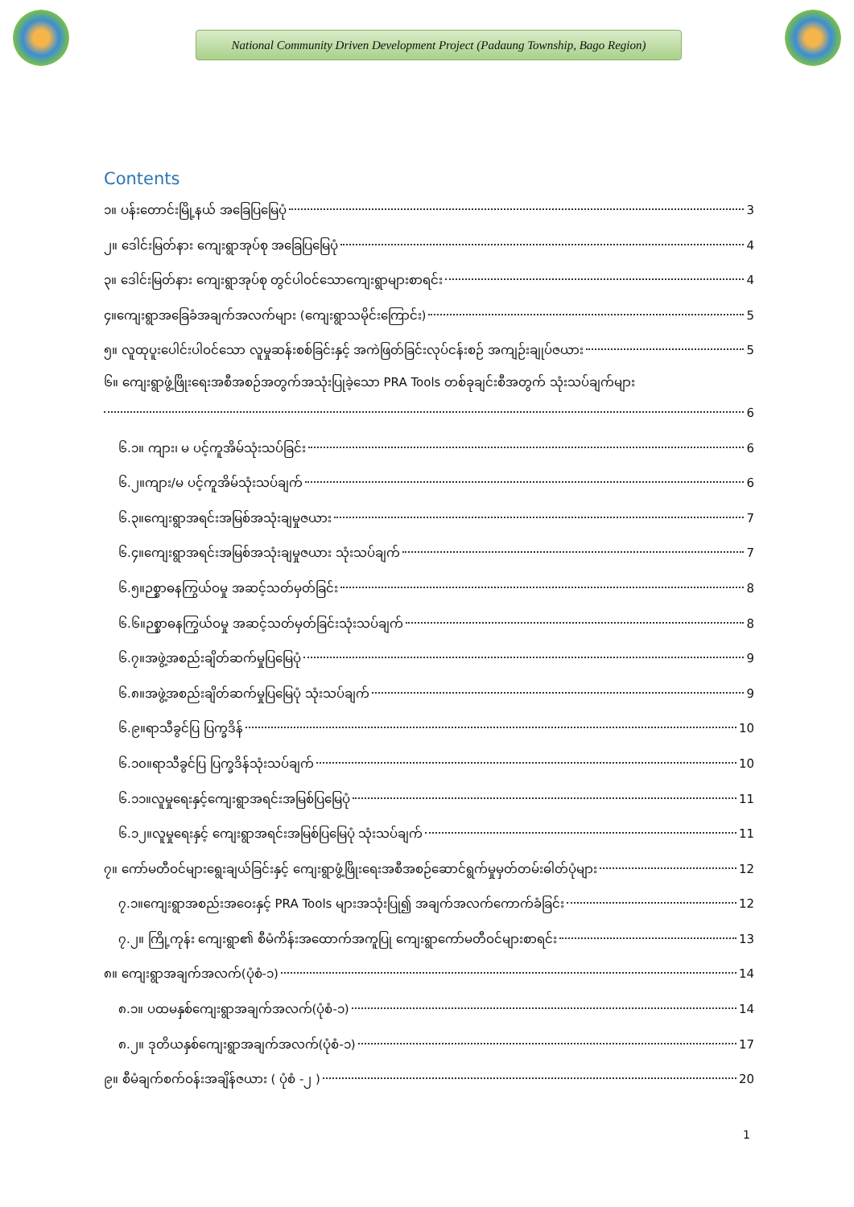National Community Driven Development Project (Padaung Township, Bago Region)
Contents
၁။ ပန်းတောင်းမြို့နယ် အခြေပြမြေပုံ 3
၂။ ဒေါင်းမြတ်နား ကျေးရွာအုပ်စု အခြေပြမြေပုံ 4
၃။ ဒေါင်းမြတ်နား ကျေးရွာအုပ်စု တွင်ပါဝင်သောကျေးရွာများစာရင်း 4
၄။ကျေးရွာအခြေခံအချက်အလက်များ (ကျေးရွာသမိုင်းကြောင်း) 5
၅။ လူထုပူးပေါင်းပါဝင်သော လူမှုဆန်းစစ်ခြင်းနှင့် အကဲဖြတ်ခြင်းလုပ်ငန်းစဉ် အကျဉ်းချုပ်ဇယား 5
၆။ ကျေးရွာဖွံ့ဖြိုးရေးအစီအစဉ်အတွက်အသုံးပြုခဲ့သော PRA Tools တစ်ခုချင်းစီအတွက် သုံးသပ်ချက်များ
6
၆.၁။ ကျား၊ မ ပင့်ကူအိမ်သုံးသပ်ခြင်း 6
၆.၂။ကျား/မ ပင့်ကူအိမ်သုံးသပ်ချက် 6
၆.၃။ကျေးရွာအရင်းအမြစ်အသုံးချမှုဇယား 7
၆.၄။ကျေးရွာအရင်းအမြစ်အသုံးချမှုဇယား သုံးသပ်ချက် 7
၆.၅။ဉစ္စာဓနကြွယ်ဝမှု အဆင့်သတ်မှတ်ခြင်း 8
၆.၆။ဉစ္စာဓနကြွယ်ဝမှု အဆင့်သတ်မှတ်ခြင်းသုံးသပ်ချက် 8
၆.၇။အဖွဲ့အစည်းချိတ်ဆက်မှုပြမြေပုံ 9
၆.၈။အဖွဲ့အစည်းချိတ်ဆက်မှုပြမြေပုံ သုံးသပ်ချက် 9
၆.၉။ရာသီခွင်ပြ ပြက္ခဒိန် 10
၆.၁၀။ရာသီခွင်ပြ ပြက္ခဒိန်သုံးသပ်ချက် 10
၆.၁၁။လူမှုရေးနှင့်ကျေးရွာအရင်းအမြစ်ပြမြေပုံ 11
၆.၁၂။လူမှုရေးနှင့် ကျေးရွာအရင်းအမြစ်ပြမြေပုံ သုံးသပ်ချက် 11
၇။ ကော်မတီဝင်များရွေးချယ်ခြင်းနှင့် ကျေးရွာဖွံ့ဖြိုးရေးအစီအစဉ်ဆောင်ရွက်မှုမှတ်တမ်းဓါတ်ပုံများ 12
၇.၁။ကျေးရွာအစည်းအဝေးနှင့် PRA Tools များအသုံးပြု၍ အချက်အလက်ကောက်ခံခြင်း 12
၇.၂။ ကြို့ကုန်း ကျေးရွာ၏ စီမံကိန်းအထောက်အကူပြု ကျေးရွာကော်မတီဝင်များစာရင်း 13
၈။ ကျေးရွာအချက်အလက်(ပုံစံ-၁) 14
၈.၁။ ပထမနှစ်ကျေးရွာအချက်အလက်(ပုံစံ-၁) 14
၈.၂။ ဒုတိယနှစ်ကျေးရွာအချက်အလက်(ပုံစံ-၁) 17
၉။ စီမံချက်စက်ဝန်းအချိန်ဇယား ( ပုံစံ -၂ ) 20
1